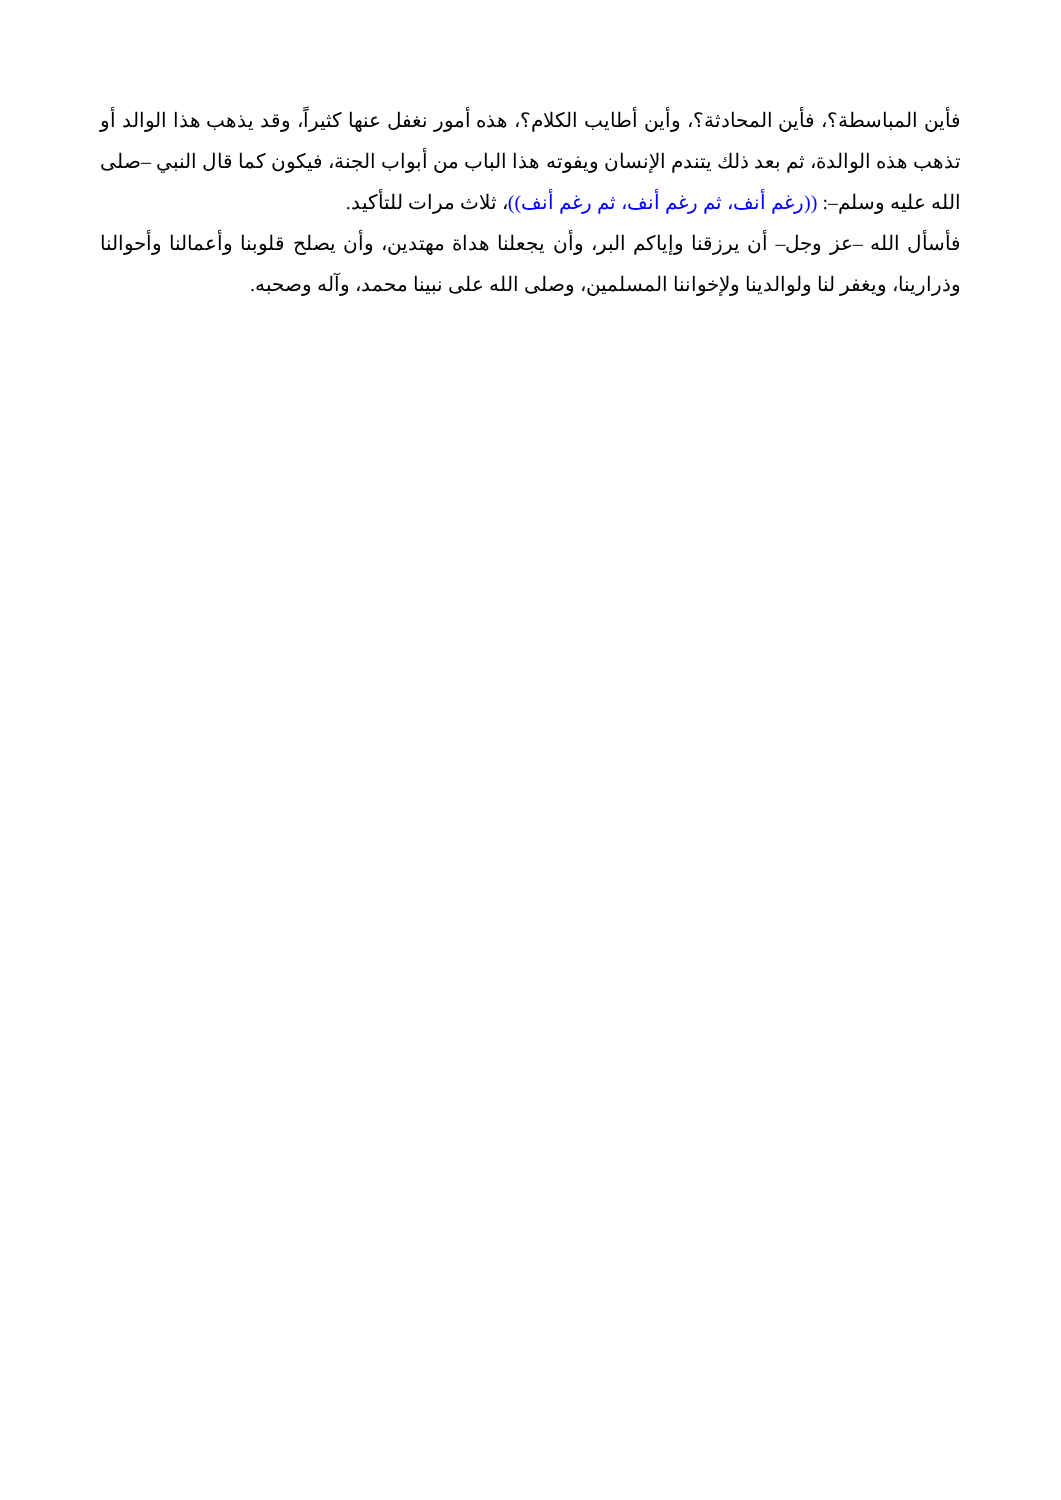فأين المباسطة؟، فأين المحادثة؟، وأين أطايب الكلام؟، هذه أمور نغفل عنها كثيراً، وقد يذهب هذا الوالد أو تذهب هذه الوالدة، ثم بعد ذلك يتندم الإنسان ويفوته هذا الباب من أبواب الجنة، فيكون كما قال النبي –صلى الله عليه وسلم–: ((رغم أنف، ثم رغم أنف، ثم رغم أنف))، ثلاث مرات للتأكيد.
فأسأل الله –عز وجل– أن يرزقنا وإياكم البر، وأن يجعلنا هداة مهتدين، وأن يصلح قلوبنا وأعمالنا وأحوالنا وذرارينا، ويغفر لنا ولوالدينا ولإخواننا المسلمين، وصلى الله على نبينا محمد، وآله وصحبه.